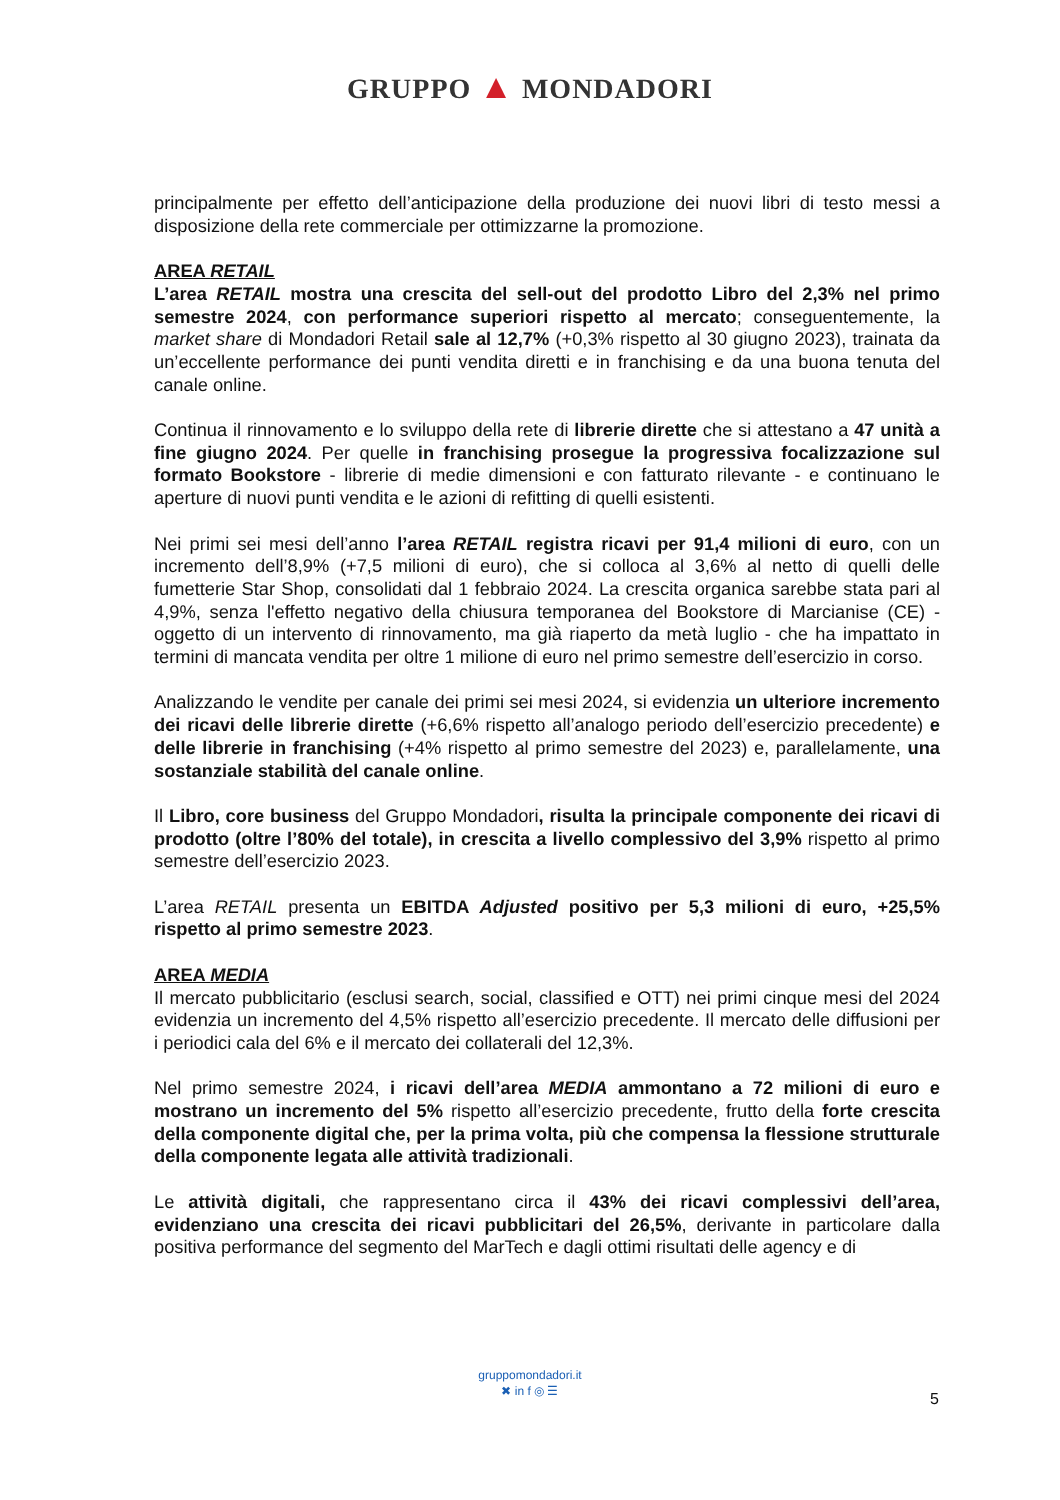GRUPPO ▲ MONDADORI
principalmente per effetto dell’anticipazione della produzione dei nuovi libri di testo messi a disposizione della rete commerciale per ottimizzarne la promozione.
AREA RETAIL
L’area RETAIL mostra una crescita del sell-out del prodotto Libro del 2,3% nel primo semestre 2024, con performance superiori rispetto al mercato; conseguentemente, la market share di Mondadori Retail sale al 12,7% (+0,3% rispetto al 30 giugno 2023), trainata da un’eccellente performance dei punti vendita diretti e in franchising e da una buona tenuta del canale online.
Continua il rinnovamento e lo sviluppo della rete di librerie dirette che si attestano a 47 unità a fine giugno 2024. Per quelle in franchising prosegue la progressiva focalizzazione sul formato Bookstore - librerie di medie dimensioni e con fatturato rilevante - e continuano le aperture di nuovi punti vendita e le azioni di refitting di quelli esistenti.
Nei primi sei mesi dell’anno l’area RETAIL registra ricavi per 91,4 milioni di euro, con un incremento dell’8,9% (+7,5 milioni di euro), che si colloca al 3,6% al netto di quelli delle fumetterie Star Shop, consolidati dal 1 febbraio 2024. La crescita organica sarebbe stata pari al 4,9%, senza l'effetto negativo della chiusura temporanea del Bookstore di Marcianise (CE) - oggetto di un intervento di rinnovamento, ma già riaperto da metà luglio - che ha impattato in termini di mancata vendita per oltre 1 milione di euro nel primo semestre dell’esercizio in corso.
Analizzando le vendite per canale dei primi sei mesi 2024, si evidenzia un ulteriore incremento dei ricavi delle librerie dirette (+6,6% rispetto all’analogo periodo dell’esercizio precedente) e delle librerie in franchising (+4% rispetto al primo semestre del 2023) e, parallelamente, una sostanziale stabilità del canale online.
Il Libro, core business del Gruppo Mondadori, risulta la principale componente dei ricavi di prodotto (oltre l’80% del totale), in crescita a livello complessivo del 3,9% rispetto al primo semestre dell’esercizio 2023.
L’area RETAIL presenta un EBITDA Adjusted positivo per 5,3 milioni di euro, +25,5% rispetto al primo semestre 2023.
AREA MEDIA
Il mercato pubblicitario (esclusi search, social, classified e OTT) nei primi cinque mesi del 2024 evidenzia un incremento del 4,5% rispetto all’esercizio precedente. Il mercato delle diffusioni per i periodici cala del 6% e il mercato dei collaterali del 12,3%.
Nel primo semestre 2024, i ricavi dell’area MEDIA ammontano a 72 milioni di euro e mostrano un incremento del 5% rispetto all’esercizio precedente, frutto della forte crescita della componente digital che, per la prima volta, più che compensa la flessione strutturale della componente legata alle attività tradizionali.
Le attività digitali, che rappresentano circa il 43% dei ricavi complessivi dell’area, evidenziano una crescita dei ricavi pubblicitari del 26,5%, derivante in particolare dalla positiva performance del segmento del MarTech e dagli ottimi risultati delle agency e di
gruppomondadori.it
✖ in f ◎ ☰
5